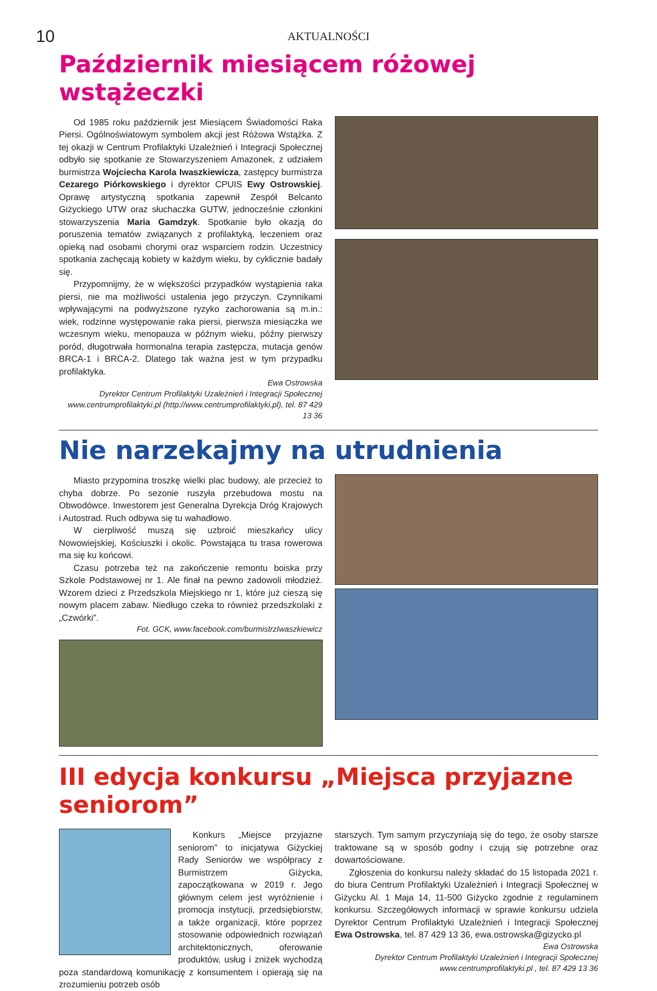10 AKTUALNOŚCI
Październik miesiącem różowej wstążeczki
Od 1985 roku październik jest Miesiącem Świadomości Raka Piersi. Ogólnoświatowym symbolem akcji jest Różowa Wstążka. Z tej okazji w Centrum Profilaktyki Uzależnień i Integracji Społecznej odbyło się spotkanie ze Stowarzyszeniem Amazonek, z udziałem burmistrza Wojciecha Karola Iwaszkiewicza, zastępcy burmistrza Cezarego Piórkowskiego i dyrektor CPUIS Ewy Ostrowskiej. Oprawę artystyczną spotkania zapewnił Zespół Belcanto Giżyckiego UTW oraz słuchaczka GUTW, jednocześnie członkini stowarzyszenia Maria Gamdzyk. Spotkanie było okazją do poruszenia tematów związanych z profilaktyką, leczeniem oraz opieką nad osobami chorymi oraz wsparciem rodzin. Uczestnicy spotkania zachęcają kobiety w każdym wieku, by cyklicznie badały się.
Przypomnijmy, że w większości przypadków wystąpienia raka piersi, nie ma możliwości ustalenia jego przyczyn. Czynnikami wpływającymi na podwyższone ryzyko zachorowania są m.in.: wiek, rodzinne występowanie raka piersi, pierwsza miesiączka we wczesnym wieku, menopauza w późnym wieku, późny pierwszy poród, długotrwała hormonalna terapia zastępcza, mutacja genów BRCA-1 i BRCA-2. Dlatego tak ważna jest w tym przypadku profilaktyka.
Ewa Ostrowska
Dyrektor Centrum Profilaktyki Uzależnień i Integracji Społecznej
www.centrumprofilaktyki.pl (http://www.centrumprofilaktyki,pl), tel. 87 429 13 36
Nie narzekajmy na utrudnienia
Miasto przypomina troszkę wielki plac budowy, ale przecież to chyba dobrze. Po sezonie ruszyła przebudowa mostu na Obwodówce. Inwestorem jest Generalna Dyrekcja Dróg Krajowych i Autostrad. Ruch odbywa się tu wahadłowo.
W cierpliwość muszą się uzbroić mieszkańcy ulicy Nowowiejskiej, Kościuszki i okolic. Powstająca tu trasa rowerowa ma się ku końcowi.
Czasu potrzeba też na zakończenie remontu boiska przy Szkole Podstawowej nr 1. Ale finał na pewno zadowoli młodzież. Wzorem dzieci z Przedszkola Miejskiego nr 1, które już cieszą się nowym placem zabaw. Niedługo czeka to również przedszkolaki z „Czwórki”.
Fot. GCK, www.facebook.com/burmistrzIwaszkiewicz
III edycja konkursu „Miejsca przyjazne seniorom”
Konkurs „Miejsce przyjazne seniorom” to inicjatywa Giżyckiej Rady Seniorów we współpracy z Burmistrzem Giżycka, zapoczątkowana w 2019 r. Jego głównym celem jest wyróżnienie i promocja instytucji, przedsiębiorstw, a także organizacji, które poprzez stosowanie odpowiednich rozwiązań architektonicznych, oferowanie produktów, usług i zniżek wychodzą poza standardową komunikację z konsumentem i opierają się na zrozumieniu potrzeb osób
starszych. Tym samym przyczyniają się do tego, że osoby starsze traktowane są w sposób godny i czują się potrzebne oraz dowartościowane.
Zgłoszenia do konkursu należy składać do 15 listopada 2021 r. do biura Centrum Profilaktyki Uzależnień i Integracji Społecznej w Giżycku Al. 1 Maja 14, 11-500 Giżycko zgodnie z regulaminem konkursu. Szczegółowych informacji w sprawie konkursu udziela Dyrektor Centrum Profilaktyki Uzależnień i Integracji Społecznej Ewa Ostrowska, tel. 87 429 13 36, ewa.ostrowska@gizycko.pl
Ewa Ostrowska
Dyrektor Centrum Profilaktyki Uzależnień i Integracji Społecznej
www.centrumprofilaktyki.pl , tel. 87 429 13 36